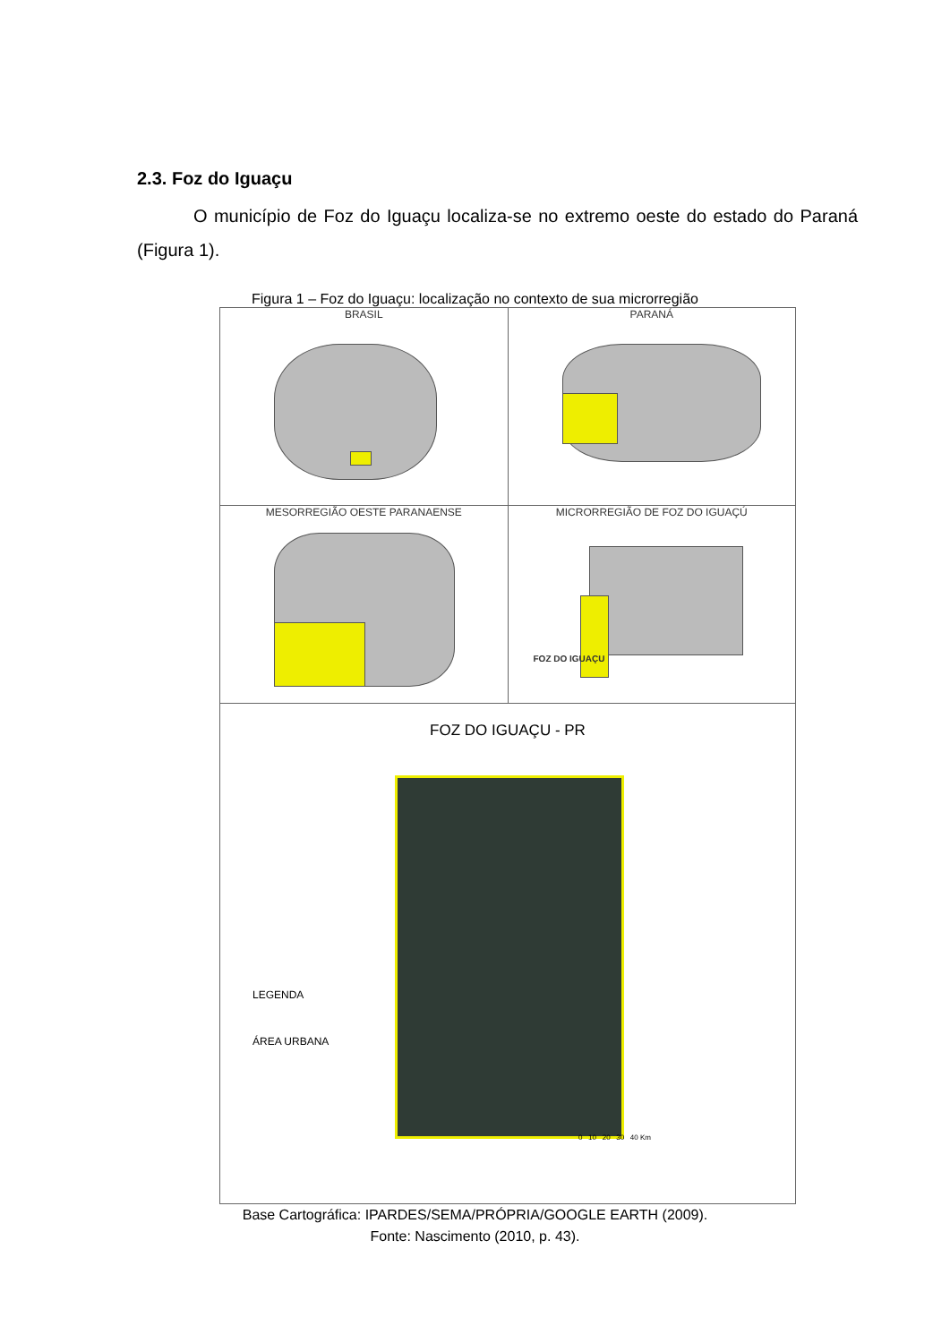2.3. Foz do Iguaçu
O município de Foz do Iguaçu localiza-se no extremo oeste do estado do Paraná (Figura 1).
Figura 1 – Foz do Iguaçu: localização no contexto de sua microrregião
BRASIL PARANÁ
MESORREGIÃO OESTE PARANAENSE MICRORREGIÃO DE FOZ DO IGUAÇÚ
FOZ DO IGUAÇU
FOZ DO IGUAÇU - PR
LEGENDA
ÁREA URBANA
0 10 20 30 40 Km
Base Cartográfica: IPARDES/SEMA/PRÓPRIA/GOOGLE EARTH (2009).
Fonte: Nascimento (2010, p. 43).